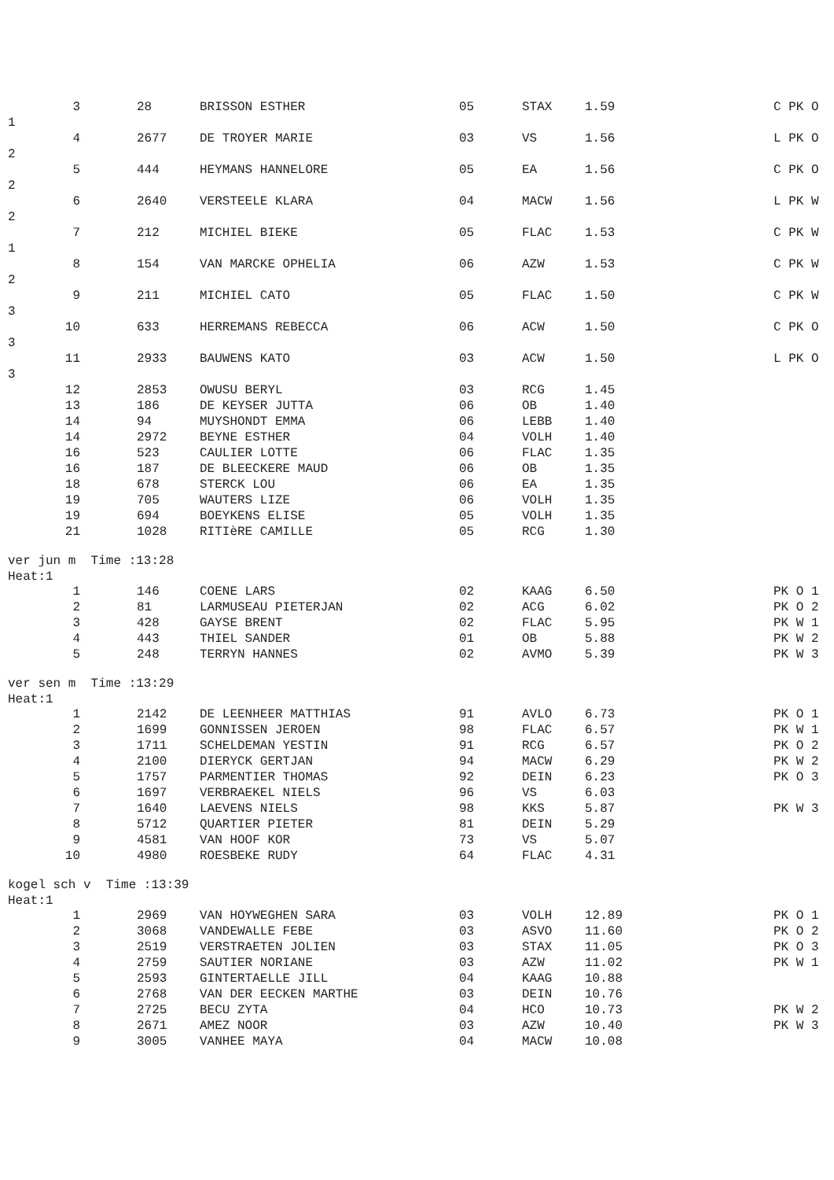| 3 | 28 | BRISSON ESTHER | 05 | STAX | 1.59 | C PK O |
| 1 | | | | | | |
| 4 | 2677 | DE TROYER MARIE | 03 | VS | 1.56 | L PK O |
| 2 | | | | | | |
| 5 | 444 | HEYMANS HANNELORE | 05 | EA | 1.56 | C PK O |
| 2 | | | | | | |
| 6 | 2640 | VERSTEELE KLARA | 04 | MACW | 1.56 | L PK W |
| 2 | | | | | | |
| 7 | 212 | MICHIEL BIEKE | 05 | FLAC | 1.53 | C PK W |
| 1 | | | | | | |
| 8 | 154 | VAN MARCKE OPHELIA | 06 | AZW | 1.53 | C PK W |
| 2 | | | | | | |
| 9 | 211 | MICHIEL CATO | 05 | FLAC | 1.50 | C PK W |
| 3 | | | | | | |
| 10 | 633 | HERREMANS REBECCA | 06 | ACW | 1.50 | C PK O |
| 3 | | | | | | |
| 11 | 2933 | BAUWENS KATO | 03 | ACW | 1.50 | L PK O |
| 3 | | | | | | |
| 12 | 2853 | OWUSU BERYL | 03 | RCG | 1.45 | |
| 13 | 186 | DE KEYSER JUTTA | 06 | OB | 1.40 | |
| 14 | 94 | MUYSHONDT EMMA | 06 | LEBB | 1.40 | |
| 14 | 2972 | BEYNE ESTHER | 04 | VOLH | 1.40 | |
| 16 | 523 | CAULIER LOTTE | 06 | FLAC | 1.35 | |
| 16 | 187 | DE BLEECKERE MAUD | 06 | OB | 1.35 | |
| 18 | 678 | STERCK LOU | 06 | EA | 1.35 | |
| 19 | 705 | WAUTERS LIZE | 06 | VOLH | 1.35 | |
| 19 | 694 | BOEYKENS ELISE | 05 | VOLH | 1.35 | |
| 21 | 1028 | RITIèRE CAMILLE | 05 | RCG | 1.30 | |
ver jun m Time :13:28
Heat:1
| 1 | 146 | COENE LARS | 02 | KAAG | 6.50 | PK O 1 |
| 2 | 81 | LARMUSEAU PIETERJAN | 02 | ACG | 6.02 | PK O 2 |
| 3 | 428 | GAYSE BRENT | 02 | FLAC | 5.95 | PK W 1 |
| 4 | 443 | THIEL SANDER | 01 | OB | 5.88 | PK W 2 |
| 5 | 248 | TERRYN HANNES | 02 | AVMO | 5.39 | PK W 3 |
ver sen m Time :13:29
Heat:1
| 1 | 2142 | DE LEENHEER MATTHIAS | 91 | AVLO | 6.73 | PK O 1 |
| 2 | 1699 | GONNISSEN JEROEN | 98 | FLAC | 6.57 | PK W 1 |
| 3 | 1711 | SCHELDEMAN YESTIN | 91 | RCG | 6.57 | PK O 2 |
| 4 | 2100 | DIERYCK GERTJAN | 94 | MACW | 6.29 | PK W 2 |
| 5 | 1757 | PARMENTIER THOMAS | 92 | DEIN | 6.23 | PK O 3 |
| 6 | 1697 | VERBRAEKEL NIELS | 96 | VS | 6.03 | |
| 7 | 1640 | LAEVENS NIELS | 98 | KKS | 5.87 | PK W 3 |
| 8 | 5712 | QUARTIER PIETER | 81 | DEIN | 5.29 | |
| 9 | 4581 | VAN HOOF KOR | 73 | VS | 5.07 | |
| 10 | 4980 | ROESBEKE RUDY | 64 | FLAC | 4.31 | |
kogel sch v Time :13:39
Heat:1
| 1 | 2969 | VAN HOYWEGHEN SARA | 03 | VOLH | 12.89 | PK O 1 |
| 2 | 3068 | VANDEWALLE FEBE | 03 | ASVO | 11.60 | PK O 2 |
| 3 | 2519 | VERSTRAETEN JOLIEN | 03 | STAX | 11.05 | PK O 3 |
| 4 | 2759 | SAUTIER NORIANE | 03 | AZW | 11.02 | PK W 1 |
| 5 | 2593 | GINTERTAELLE JILL | 04 | KAAG | 10.88 | |
| 6 | 2768 | VAN DER EECKEN MARTHE | 03 | DEIN | 10.76 | |
| 7 | 2725 | BECU ZYTA | 04 | HCO | 10.73 | PK W 2 |
| 8 | 2671 | AMEZ NOOR | 03 | AZW | 10.40 | PK W 3 |
| 9 | 3005 | VANHEE MAYA | 04 | MACW | 10.08 | |